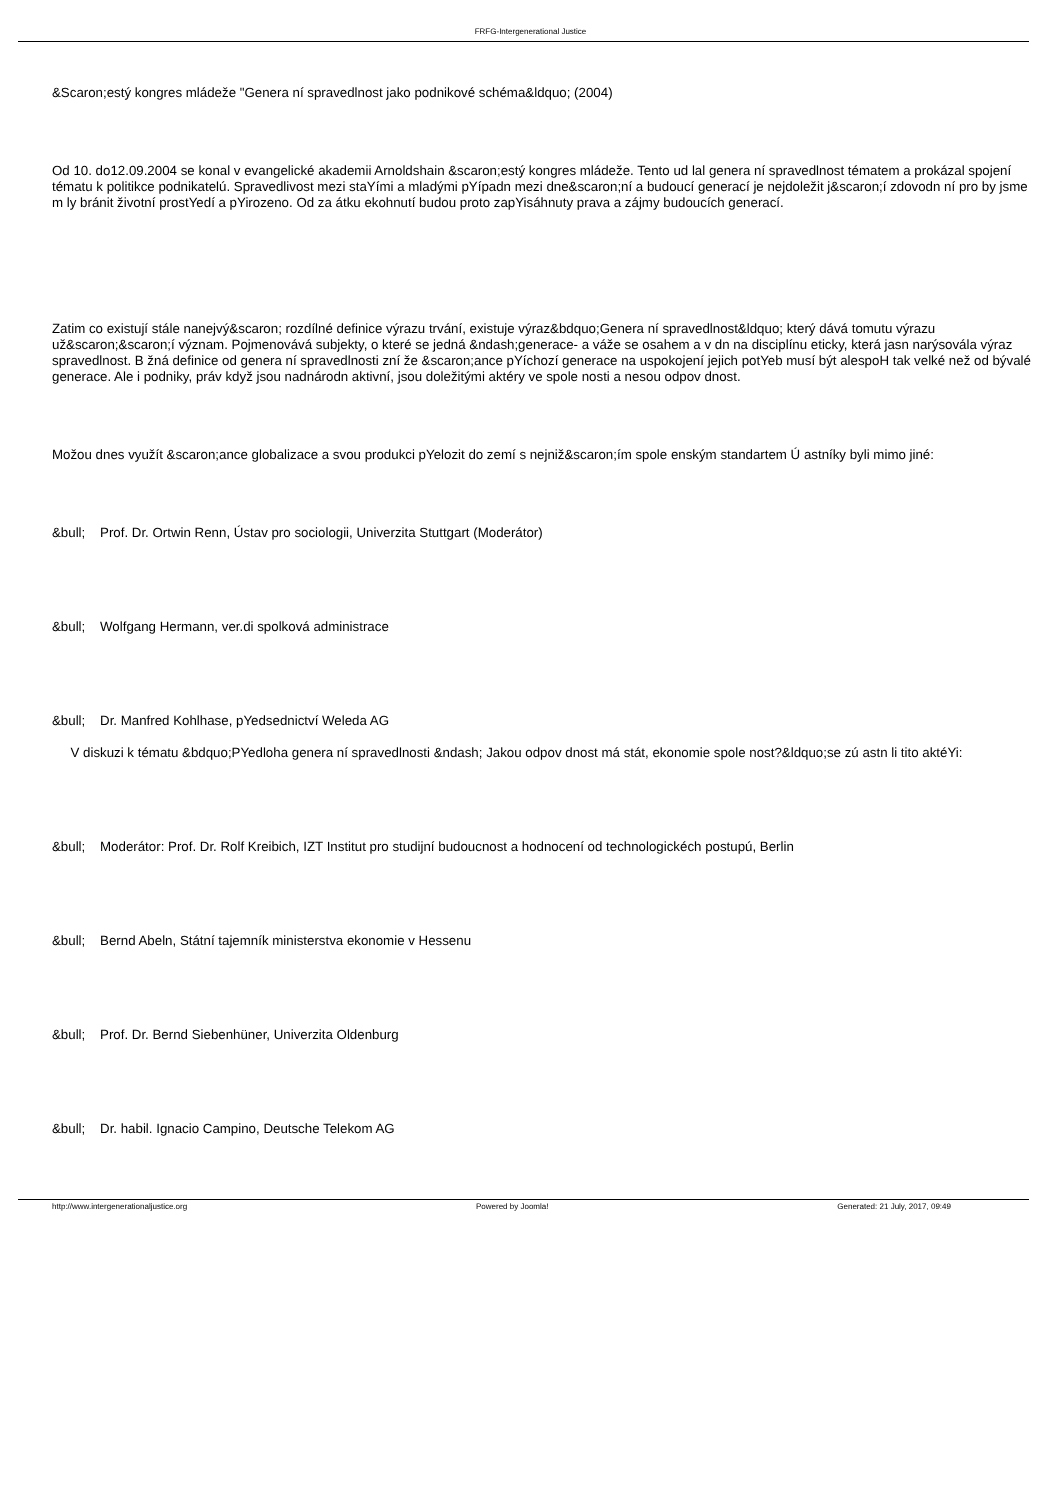FRFG-Intergenerational Justice
&Scaron;estý kongres mládeže "Genera ní spravedlnost jako podnikové schéma&ldquo; (2004)
Od 10. do12.09.2004 se konal v evangelické akademii Arnoldshain &scaron;estý kongres mládeže. Tento ud lal genera ní spravedlnost tématem a prokázal spojení tématu k politikce podnikatelú. Spravedlivost mezi staYími a mladými pYípadn mezi dne&scaron;ní a budoucí generací je nejdoležit j&scaron;í zdovodn ní pro by jsme m ly bránit životní prostYedí a pYirozeno. Od za átku ekohnutí budou proto zapYisáhnuty prava a zájmy budoucích generací.
Zatim co existují stále nanejvý&scaron; rozdílné definice výrazu trvání, existuje výraz&bdquo;Genera ní spravedlnost&ldquo; který dává tomutu výrazu už&scaron;&scaron;í význam. Pojmenovává subjekty, o které se jedná &ndash;generace- a váže se osahem a v dn na disciplínu eticky, která jasn narýsovála výraz spravedlnost. B žná definice od genera ní spravedlnosti zní že &scaron;ance pYíchozí generace na uspokojení jejich potYeb musí být alespoH tak velké než od bývalé generace. Ale i podniky, práv když jsou nadnárodn aktivní, jsou doležitými aktéry ve spole nosti a nesou odpov dnost.
Možou dnes využít &scaron;ance globalizace a svou produkci pYelozit do zemí s nejniž&scaron;ím spole enským standartem Ú astníky byli mimo jiné:
&bull; Prof. Dr. Ortwin Renn, Ústav pro sociologii, Univerzita Stuttgart (Moderátor)
&bull; Wolfgang Hermann, ver.di spolková administrace
&bull; Dr. Manfred Kohlhase, pYedsednictví Weleda AG
V diskuzi k tématu &bdquo;PYedloha genera ní spravedlnosti &ndash; Jakou odpov dnost má stát, ekonomie spole nost?&ldquo;se zú astn li tito aktéYi:
&bull; Moderátor: Prof. Dr. Rolf Kreibich, IZT Institut pro studijní budoucnost a hodnocení od technologickéch postupú, Berlin
&bull; Bernd Abeln, Státní tajemník ministerstva ekonomie v Hessenu
&bull; Prof. Dr. Bernd Siebenhüner, Univerzita Oldenburg
&bull; Dr. habil. Ignacio Campino, Deutsche Telekom AG
http://www.intergenerationaljustice.org Powered by Joomla! Generated: 21 July, 2017, 09:49